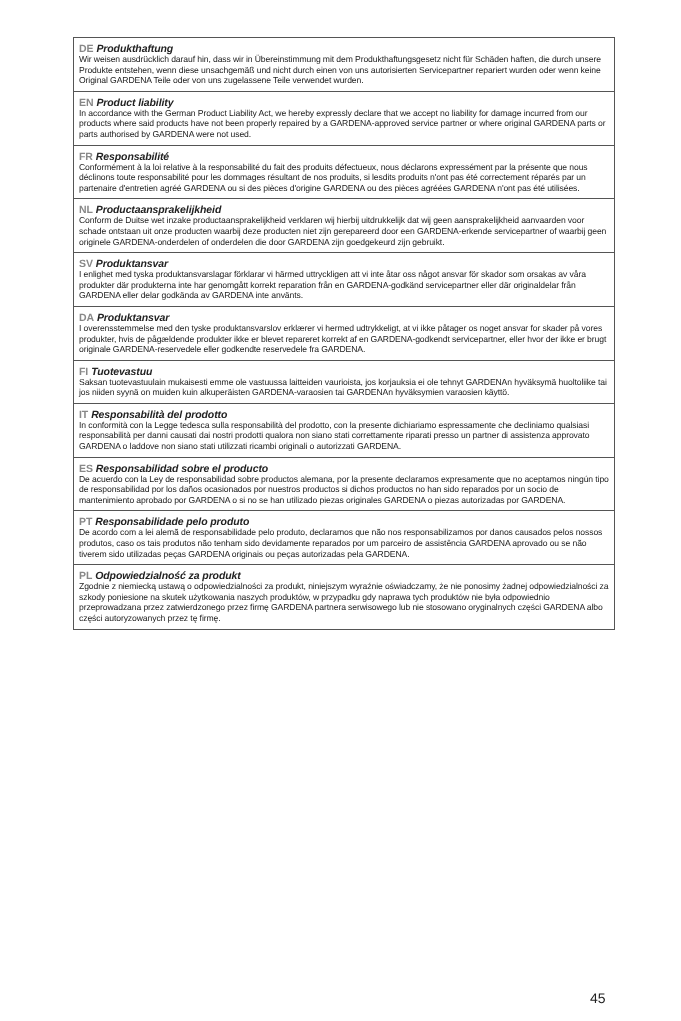DE Produkthaftung
Wir weisen ausdrücklich darauf hin, dass wir in Übereinstimmung mit dem Produkthaftungsgesetz nicht für Schäden haften, die durch unsere Produkte entstehen, wenn diese unsachgemäß und nicht durch einen von uns autorisierten Servicepartner repariert wurden oder wenn keine Original GARDENA Teile oder von uns zugelassene Teile verwendet wurden.
EN Product liability
In accordance with the German Product Liability Act, we hereby expressly declare that we accept no liability for damage incurred from our products where said products have not been properly repaired by a GARDENA-approved service partner or where original GARDENA parts or parts authorised by GARDENA were not used.
FR Responsabilité
Conformément à la loi relative à la responsabilité du fait des produits défectueux, nous déclarons expressément par la présente que nous déclinons toute responsabilité pour les dommages résultant de nos produits, si lesdits produits n'ont pas été correctement réparés par un partenaire d'entretien agréé GARDENA ou si des pièces d'origine GARDENA ou des pièces agréées GARDENA n'ont pas été utilisées.
NL Productaansprakelijkheid
Conform de Duitse wet inzake productaansprakelijkheid verklaren wij hierbij uitdrukkelijk dat wij geen aansprakelijkheid aanvaarden voor schade ontstaan uit onze producten waarbij deze producten niet zijn gerepareerd door een GARDENA-erkende servicepartner of waarbij geen originele GARDENA-onderdelen of onderdelen die door GARDENA zijn goedgekeurd zijn gebruikt.
SV Produktansvar
I enlighet med tyska produktansvarslagar förklarar vi härmed uttryckligen att vi inte åtar oss något ansvar för skador som orsakas av våra produkter där produkterna inte har genomgått korrekt reparation från en GARDENA-godkänd servicepartner eller där originaldelar från GARDENA eller delar godkända av GARDENA inte använts.
DA Produktansvar
I overensstemmelse med den tyske produktansvarslov erklærer vi hermed udtrykkeligt, at vi ikke påtager os noget ansvar for skader på vores produkter, hvis de pågældende produkter ikke er blevet repareret korrekt af en GARDENA-godkendt servicepartner, eller hvor der ikke er brugt originale GARDENA-reservedele eller godkendte reservedele fra GARDENA.
FI Tuotevastuu
Saksan tuotevastuulain mukaisesti emme ole vastuussa laitteiden vaurioista, jos korjauksia ei ole tehnyt GARDENAn hyväksymä huoltoliike tai jos niiden syynä on muiden kuin alkuperäisten GARDENA-varaosien tai GARDENAn hyväksymien varaosien käyttö.
IT Responsabilità del prodotto
In conformità con la Legge tedesca sulla responsabilità del prodotto, con la presente dichiariamo espressamente che decliniamo qualsiasi responsabilità per danni causati dai nostri prodotti qualora non siano stati correttamente riparati presso un partner di assistenza approvato GARDENA o laddove non siano stati utilizzati ricambi originali o autorizzati GARDENA.
ES Responsabilidad sobre el producto
De acuerdo con la Ley de responsabilidad sobre productos alemana, por la presente declaramos expresamente que no aceptamos ningún tipo de responsabilidad por los daños ocasionados por nuestros productos si dichos productos no han sido reparados por un socio de mantenimiento aprobado por GARDENA o si no se han utilizado piezas originales GARDENA o piezas autorizadas por GARDENA.
PT Responsabilidade pelo produto
De acordo com a lei alemã de responsabilidade pelo produto, declaramos que não nos responsabilizamos por danos causados pelos nossos produtos, caso os tais produtos não tenham sido devidamente reparados por um parceiro de assistência GARDENA aprovado ou se não tiverem sido utilizadas peças GARDENA originais ou peças autorizadas pela GARDENA.
PL Odpowiedzialność za produkt
Zgodnie z niemiecką ustawą o odpowiedzialności za produkt, niniejszym wyraźnie oświadczamy, że nie ponosimy żadnej odpowiedzialności za szkody poniesione na skutek użytkowania naszych produktów, w przypadku gdy naprawa tych produktów nie była odpowiednio przeprowadzana przez zatwierdzonego przez firmę GARDENA partnera serwisowego lub nie stosowano oryginalnych części GARDENA albo części autoryzowanych przez tę firmę.
45